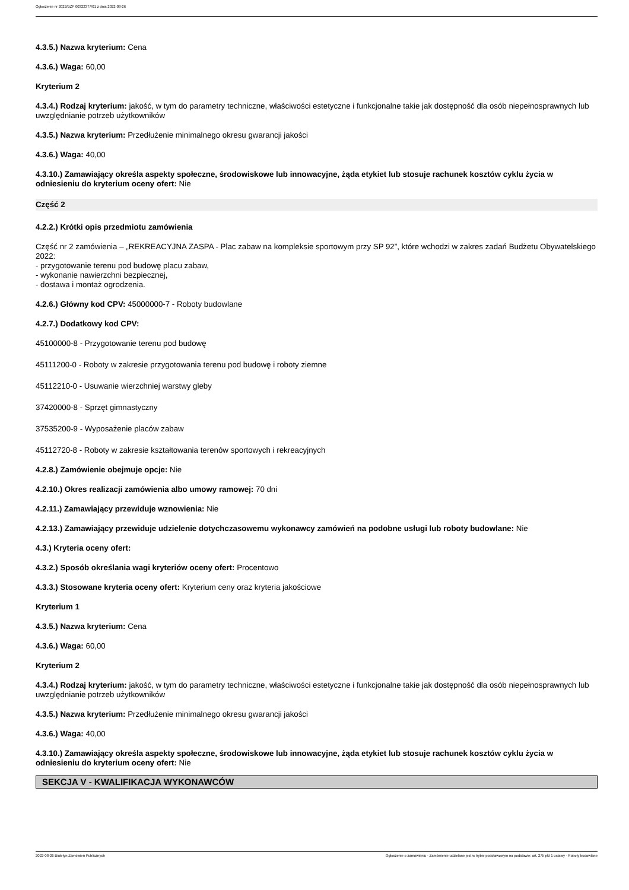Ogłoszenie nr 2022/BZP 00322377/01 z dnia 2022-08-26
4.3.5.) Nazwa kryterium: Cena
4.3.6.) Waga: 60,00
Kryterium 2
4.3.4.) Rodzaj kryterium: jakość, w tym do parametry techniczne, właściwości estetyczne i funkcjonalne takie jak dostępność dla osób niepełnosprawnych lub uwzględnianie potrzeb użytkowników
4.3.5.) Nazwa kryterium: Przedłużenie minimalnego okresu gwarancji jakości
4.3.6.) Waga: 40,00
4.3.10.) Zamawiający określa aspekty społeczne, środowiskowe lub innowacyjne, żąda etykiet lub stosuje rachunek kosztów cyklu życia w odniesieniu do kryterium oceny ofert: Nie
Część 2
4.2.2.) Krótki opis przedmiotu zamówienia
Część nr 2 zamówienia – „REKREACYJNA ZASPA - Plac zabaw na kompleksie sportowym przy SP 92”, które wchodzi w zakres zadań Budżetu Obywatelskiego 2022:
- przygotowanie terenu pod budowę placu zabaw,
- wykonanie nawierzchni bezpiecznej,
- dostawa i montaż ogrodzenia.
4.2.6.) Główny kod CPV: 45000000-7 - Roboty budowlane
4.2.7.) Dodatkowy kod CPV:
45100000-8 - Przygotowanie terenu pod budowę
45111200-0 - Roboty w zakresie przygotowania terenu pod budowę i roboty ziemne
45112210-0 - Usuwanie wierzchniej warstwy gleby
37420000-8 - Sprzęt gimnastyczny
37535200-9 - Wyposażenie placów zabaw
45112720-8 - Roboty w zakresie kształtowania terenów sportowych i rekreacyjnych
4.2.8.) Zamówienie obejmuje opcje: Nie
4.2.10.) Okres realizacji zamówienia albo umowy ramowej: 70 dni
4.2.11.) Zamawiający przewiduje wznowienia: Nie
4.2.13.) Zamawiający przewiduje udzielenie dotychczasowemu wykonawcy zamówień na podobne usługi lub roboty budowlane: Nie
4.3.) Kryteria oceny ofert:
4.3.2.) Sposób określania wagi kryteriów oceny ofert: Procentowo
4.3.3.) Stosowane kryteria oceny ofert: Kryterium ceny oraz kryteria jakościowe
Kryterium 1
4.3.5.) Nazwa kryterium: Cena
4.3.6.) Waga: 60,00
Kryterium 2
4.3.4.) Rodzaj kryterium: jakość, w tym do parametry techniczne, właściwości estetyczne i funkcjonalne takie jak dostępność dla osób niepełnosprawnych lub uwzględnianie potrzeb użytkowników
4.3.5.) Nazwa kryterium: Przedłużenie minimalnego okresu gwarancji jakości
4.3.6.) Waga: 40,00
4.3.10.) Zamawiający określa aspekty społeczne, środowiskowe lub innowacyjne, żąda etykiet lub stosuje rachunek kosztów cyklu życia w odniesieniu do kryterium oceny ofert: Nie
SEKCJA V - KWALIFIKACJA WYKONAWCÓW
2022-08-26 Biuletyn Zamówień Publicznych Ogłoszenie o zamówieniu - Zamówienie udzielane jest w trybie podstawowym na podstawie: art. 275 pkt 1 ustawy - Roboty budowlane